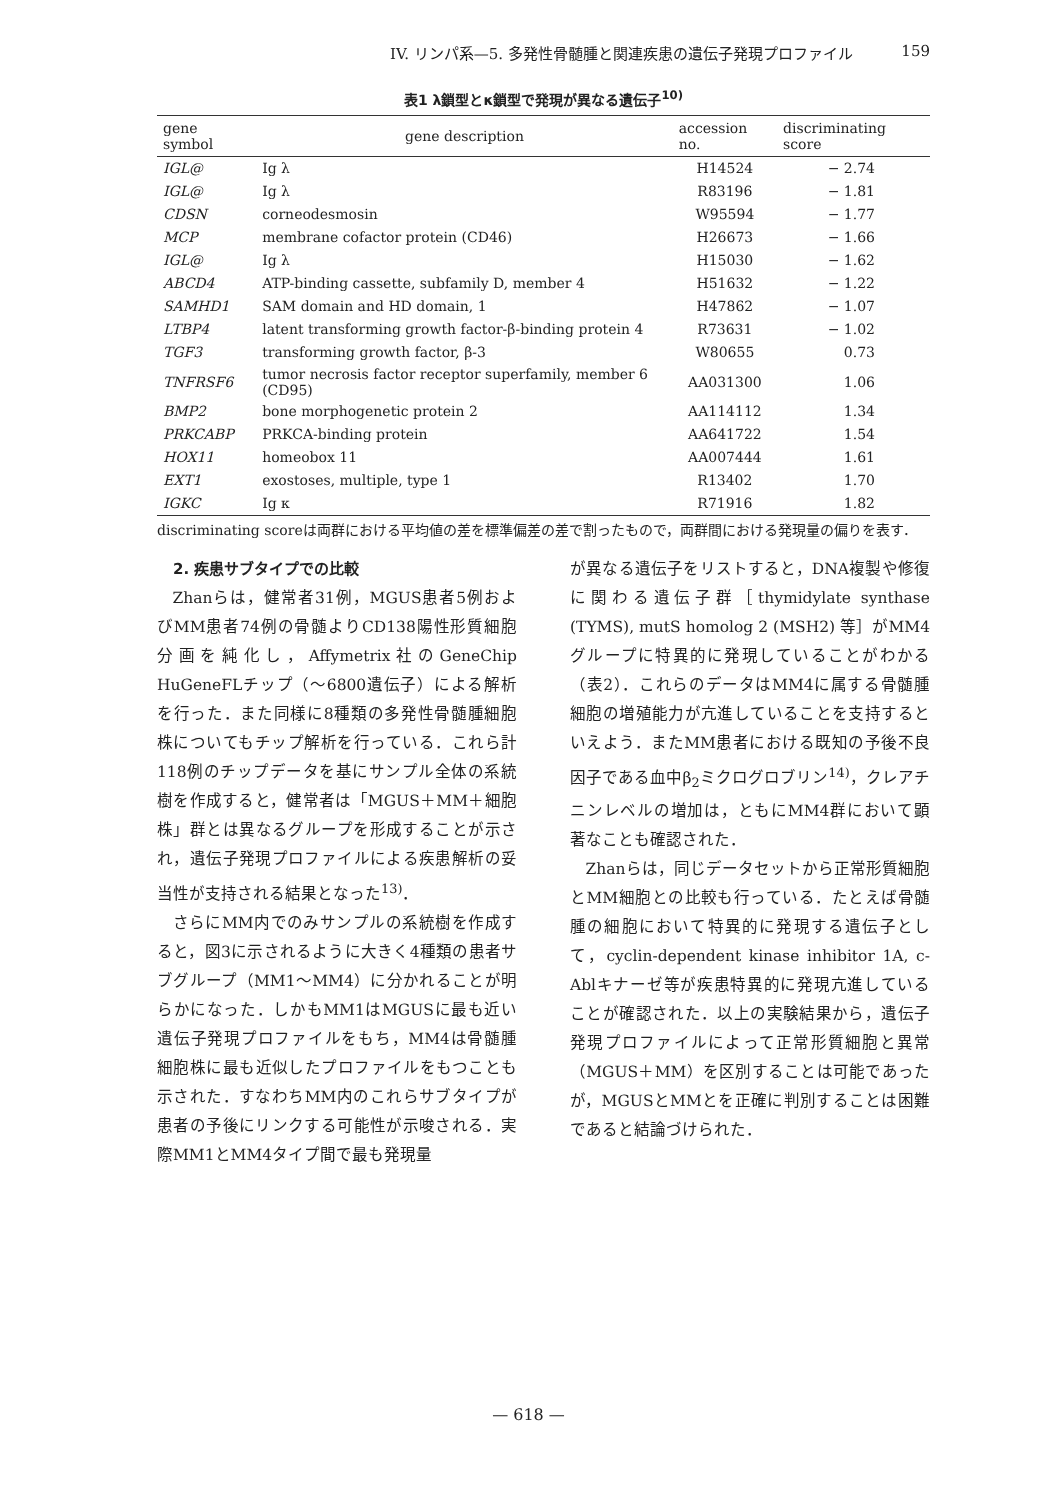IV. リンパ系—5. 多発性骨髄腫と関連疾患の遺伝子発現プロファイル 159
表1 λ鎖型とκ鎖型で発現が異なる遺伝子<sup>10)</sup>
| gene symbol | gene description | accession no. | discriminating score |
| --- | --- | --- | --- |
| IGL@ | Ig λ | H14524 | − 2.74 |
| IGL@ | Ig λ | R83196 | − 1.81 |
| CDSN | corneodesmosin | W95594 | − 1.77 |
| MCP | membrane cofactor protein (CD46) | H26673 | − 1.66 |
| IGL@ | Ig λ | H15030 | − 1.62 |
| ABCD4 | ATP-binding cassette, subfamily D, member 4 | H51632 | − 1.22 |
| SAMHD1 | SAM domain and HD domain, 1 | H47862 | − 1.07 |
| LTBP4 | latent transforming growth factor-β-binding protein 4 | R73631 | − 1.02 |
| TGF3 | transforming growth factor, β-3 | W80655 | 0.73 |
| TNFRSF6 | tumor necrosis factor receptor superfamily, member 6 (CD95) | AA031300 | 1.06 |
| BMP2 | bone morphogenetic protein 2 | AA114112 | 1.34 |
| PRKCABP | PRKCA-binding protein | AA641722 | 1.54 |
| HOX11 | homeobox 11 | AA007444 | 1.61 |
| EXT1 | exostoses, multiple, type 1 | R13402 | 1.70 |
| IGKC | Ig κ | R71916 | 1.82 |
discriminating scoreは両群における平均値の差を標準偏差の差で割ったもので，両群間における発現量の偏りを表す．
2. 疾患サブタイプでの比較
Zhanらは，健常者31例，MGUS患者5例およびMM患者74例の骨髄よりCD138陽性形質細胞分画を純化し，Affymetrix社のGeneChip HuGeneFLチップ（〜6800遺伝子）による解析を行った．また同様に8種類の多発性骨髄腫細胞株についてもチップ解析を行っている．これら計118例のチップデータを基にサンプル全体の系統樹を作成すると，健常者は「MGUS＋MM＋細胞株」群とは異なるグループを形成することが示され，遺伝子発現プロファイルによる疾患解析の妥当性が支持される結果となった<sup>13)</sup>．
さらにMM内でのみサンプルの系統樹を作成すると，図3に示されるように大きく4種類の患者サブグループ（MM1〜MM4）に分かれることが明らかになった．しかもMM1はMGUSに最も近い遺伝子発現プロファイルをもち，MM4は骨髄腫細胞株に最も近似したプロファイルをもつことも示された．すなわちMM内のこれらサブタイプが患者の予後にリンクする可能性が示唆される．実際MM1とMM4タイプ間で最も発現量
が異なる遺伝子をリストすると，DNA複製や修復に関わる遺伝子群［thymidylate synthase (TYMS), mutS homolog 2 (MSH2) 等］がMM4グループに特異的に発現していることがわかる（表2）．これらのデータはMM4に属する骨髄腫細胞の増殖能力が亢進していることを支持するといえよう．またMM患者における既知の予後不良因子である血中β<sub>2</sub>ミクログロブリン<sup>14)</sup>，クレアチニンレベルの増加は，ともにMM4群において顕著なことも確認された．
Zhanらは，同じデータセットから正常形質細胞とMM細胞との比較も行っている．たとえば骨髄腫の細胞において特異的に発現する遺伝子として，cyclin-dependent kinase inhibitor 1A, c-Ablキナーゼ等が疾患特異的に発現亢進していることが確認された．以上の実験結果から，遺伝子発現プロファイルによって正常形質細胞と異常（MGUS＋MM）を区別することは可能であったが，MGUSとMMとを正確に判別することは困難であると結論づけられた．
— 618 —